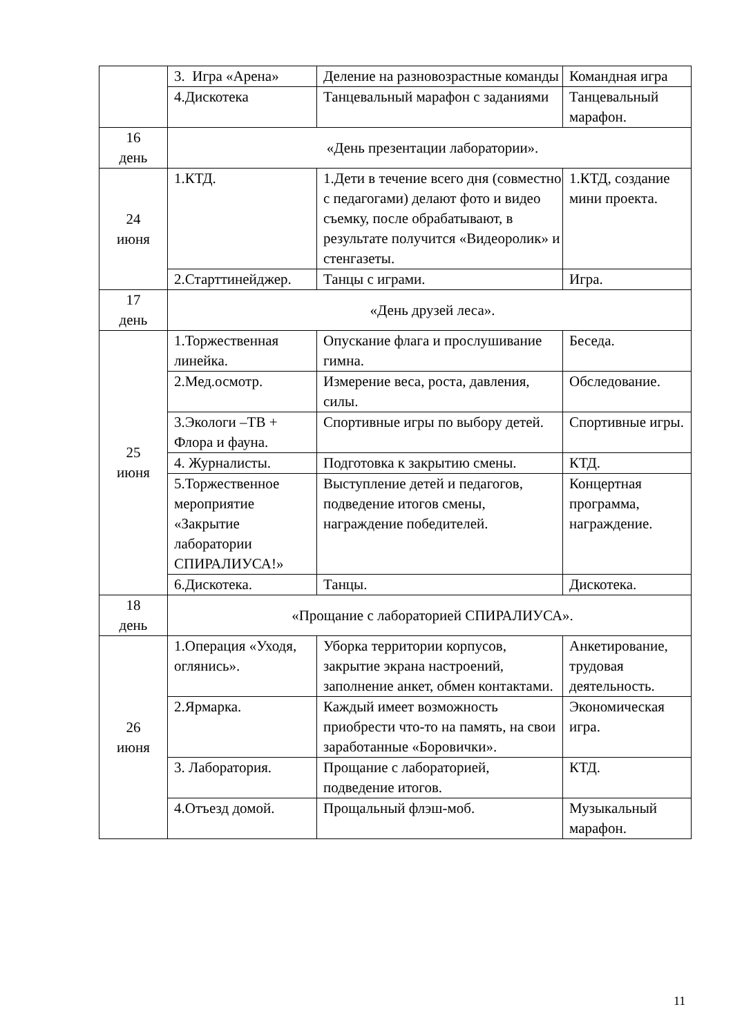| | 3. Игра «Арена» | Деление на разновозрастные команды | Командная игра |
| | 4.Дискотека | Танцевальный марафон с заданиями | Танцевальный марафон. |
| 16 день | «День презентации лаборатории». | | |
| 24 июня | 1.КТД. | 1.Дети в течение всего дня (совместно с педагогами) делают фото и видео съемку, после обрабатывают, в результате получится «Видеоролик» и стенгазеты. | 1.КТД, создание мини проекта. |
| | 2.Старттинейджер. | Танцы с играми. | Игра. |
| 17 день | «День друзей леса». | | |
| 25 июня | 1.Торжественная линейка. | Опускание флага и прослушивание гимна. | Беседа. |
| | 2.Мед.осмотр. | Измерение веса, роста, давления, силы. | Обследование. |
| | 3.Экологи –ТВ + Флора и фауна. | Спортивные игры по выбору детей. | Спортивные игры. |
| | 4. Журналисты. | Подготовка к закрытию смены. | КТД. |
| | 5.Торжественное мероприятие «Закрытие лаборатории СПИРАЛИУСА!» | Выступление детей и педагогов, подведение итогов смены, награждение победителей. | Концертная программа, награждение. |
| | 6.Дискотека. | Танцы. | Дискотека. |
| 18 день | «Прощание с лабораторией СПИРАЛИУСА». | | |
| 26 июня | 1.Операция «Уходя, оглянись». | Уборка территории корпусов, закрытие экрана настроений, заполнение анкет, обмен контактами. | Анкетирование, трудовая деятельность. |
| | 2.Ярмарка. | Каждый имеет возможность приобрести что-то на память, на свои заработанные «Боровички». | Экономическая игра. |
| | 3. Лаборатория. | Прощание с лабораторией, подведение итогов. | КТД. |
| | 4.Отъезд домой. | Прощальный флэш-моб. | Музыкальный марафон. |
11